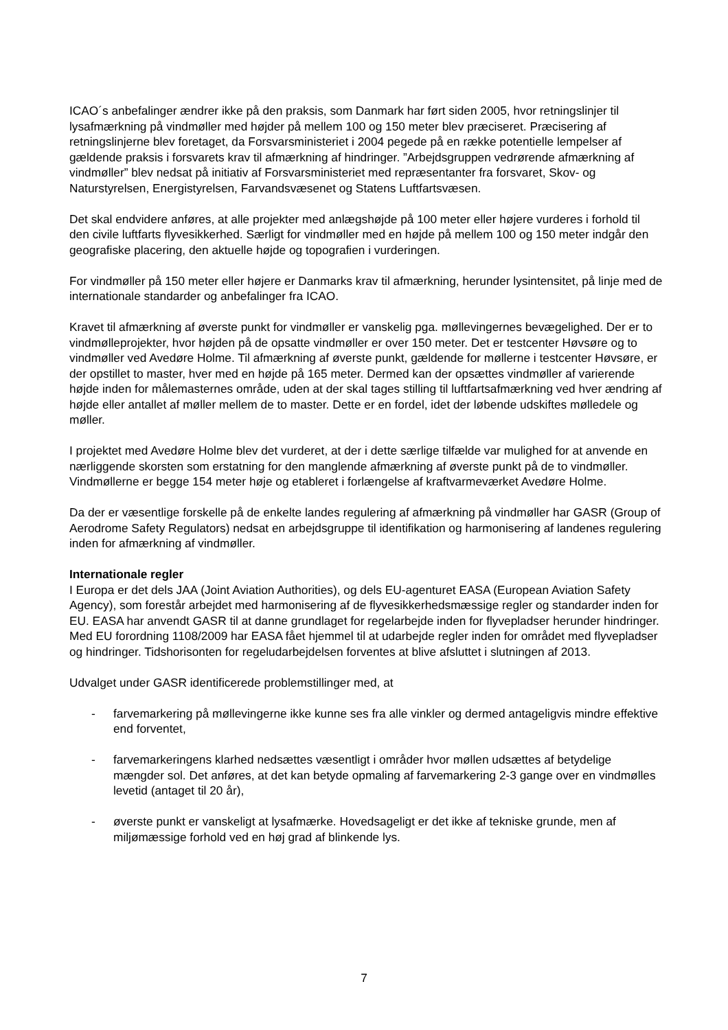ICAO´s anbefalinger ændrer ikke på den praksis, som Danmark har ført siden 2005, hvor retningslinjer til lysafmærkning på vindmøller med højder på mellem 100 og 150 meter blev præciseret. Præcisering af retningslinjerne blev foretaget, da Forsvarsministeriet i 2004 pegede på en række potentielle lempelser af gældende praksis i forsvarets krav til afmærkning af hindringer. ”Arbejdsgruppen vedrørende afmærkning af vindmøller” blev nedsat på initiativ af Forsvarsministeriet med repræsentanter fra forsvaret, Skov- og Naturstyrelsen, Energistyrelsen, Farvandsvæsenet og Statens Luftfartsvæsen.
Det skal endvidere anføres, at alle projekter med anlægshøjde på 100 meter eller højere vurderes i forhold til den civile luftfarts flyvesikkerhed. Særligt for vindmøller med en højde på mellem 100 og 150 meter indgår den geografiske placering, den aktuelle højde og topografien i vurderingen.
For vindmøller på 150 meter eller højere er Danmarks krav til afmærkning, herunder lysintensitet, på linje med de internationale standarder og anbefalinger fra ICAO.
Kravet til afmærkning af øverste punkt for vindmøller er vanskelig pga. møllevingernes bevægelighed. Der er to vindmølleprojekter, hvor højden på de opsatte vindmøller er over 150 meter. Det er testcenter Høvsøre og to vindmøller ved Avedøre Holme. Til afmærkning af øverste punkt, gældende for møllerne i testcenter Høvsøre, er der opstillet to master, hver med en højde på 165 meter. Dermed kan der opsættes vindmøller af varierende højde inden for målemasternes område, uden at der skal tages stilling til luftfartsafmærkning ved hver ændring af højde eller antallet af møller mellem de to master. Dette er en fordel, idet der løbende udskiftes mølledele og møller.
I projektet med Avedøre Holme blev det vurderet, at der i dette særlige tilfælde var mulighed for at anvende en nærliggende skorsten som erstatning for den manglende afmærkning af øverste punkt på de to vindmøller. Vindmøllerne er begge 154 meter høje og etableret i forlængelse af kraftvarmeværket Avedøre Holme.
Da der er væsentlige forskelle på de enkelte landes regulering af afmærkning på vindmøller har GASR (Group of Aerodrome Safety Regulators) nedsat en arbejdsgruppe til identifikation og harmonisering af landenes regulering inden for afmærkning af vindmøller.
Internationale regler
I Europa er det dels JAA (Joint Aviation Authorities), og dels EU-agenturet EASA (European Aviation Safety Agency), som forestår arbejdet med harmonisering af de flyvesikkerhedsmæssige regler og standarder inden for EU. EASA har anvendt GASR til at danne grundlaget for regelarbejde inden for flyvepladser herunder hindringer. Med EU forordning 1108/2009 har EASA fået hjemmel til at udarbejde regler inden for området med flyvepladser og hindringer. Tidshorisonten for regeludarbejdelsen forventes at blive afsluttet i slutningen af 2013.
Udvalget under GASR identificerede problemstillinger med, at
- farvemarkering på møllevingerne ikke kunne ses fra alle vinkler og dermed antageligvis mindre effektive end forventet,
- farvemarkeringens klarhed nedsættes væsentligt i områder hvor møllen udsættes af betydelige mængder sol. Det anføres, at det kan betyde opmaling af farvemarkering 2-3 gange over en vindmølles levetid (antaget til 20 år),
- øverste punkt er vanskeligt at lysafmærke. Hovedsageligt er det ikke af tekniske grunde, men af miljømæssige forhold ved en høj grad af blinkende lys.
7